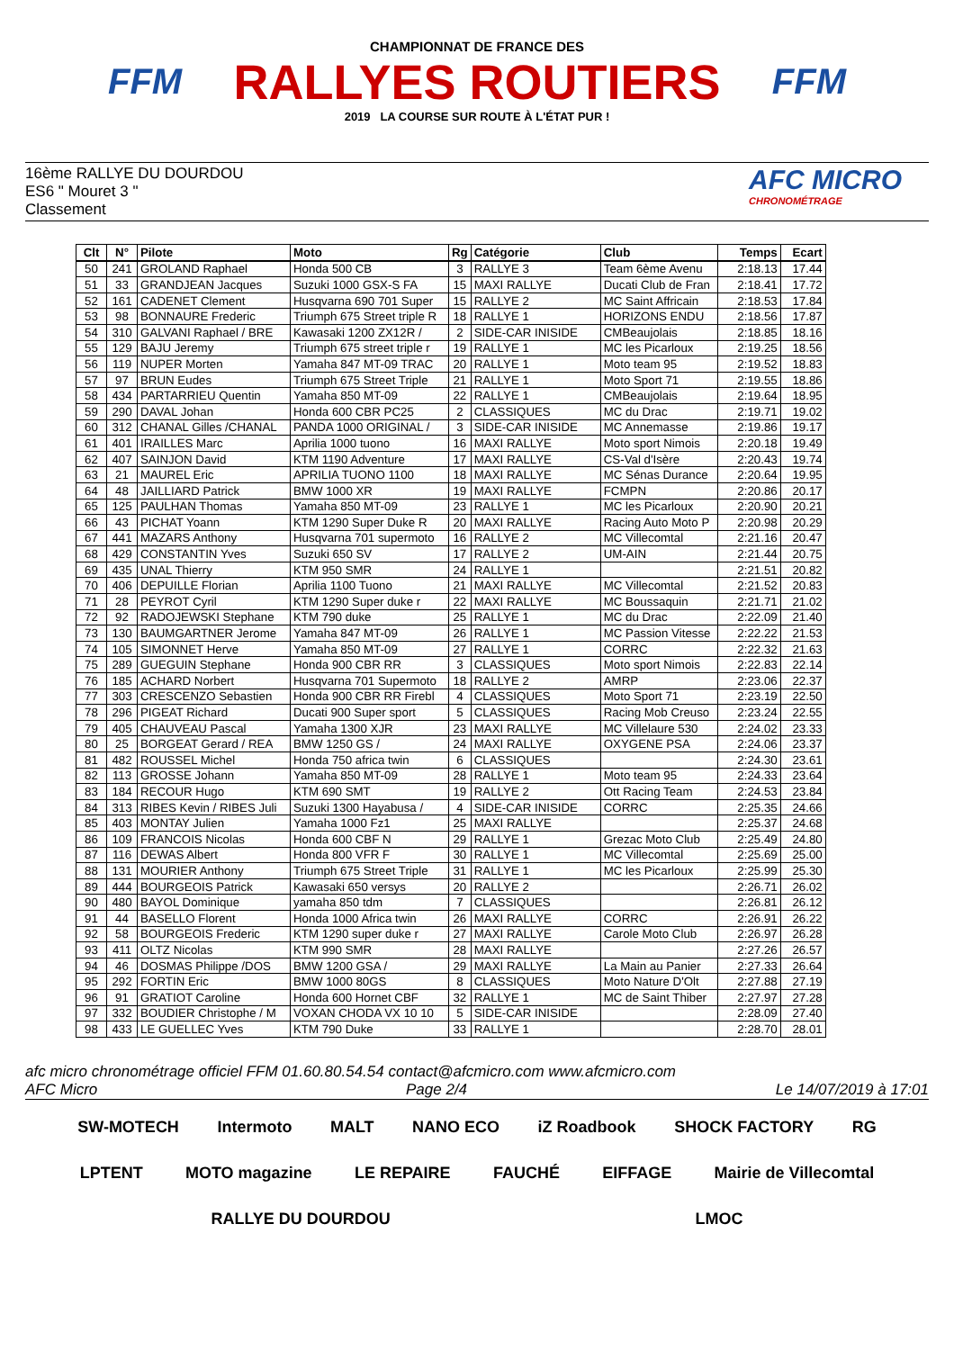FFM
CHAMPIONNAT DE FRANCE DES
RALLYES ROUTIERS
2019 LA COURSE SUR ROUTE À L'ÉTAT PUR !
FFM
16ème RALLYE DU DOURDOU
ES6 " Mouret 3 "
Classement
AFC MICRO
CHRONOMÉTRAGE
| Clt | N° | Pilote | Moto | Rg | Catégorie | Club | Temps | Ecart |
| --- | --- | --- | --- | --- | --- | --- | --- | --- |
| 50 | 241 | GROLAND Raphael | Honda 500 CB | 3 | RALLYE 3 | Team 6ème Avenu | 2:18.13 | 17.44 |
| 51 | 33 | GRANDJEAN Jacques | Suzuki 1000 GSX-S FA | 15 | MAXI RALLYE | Ducati Club de Fran | 2:18.41 | 17.72 |
| 52 | 161 | CADENET Clement | Husqvarna 690 701 Super | 15 | RALLYE 2 | MC Saint Affricain | 2:18.53 | 17.84 |
| 53 | 98 | BONNAURE Frederic | Triumph 675 Street triple R | 18 | RALLYE 1 | HORIZONS ENDU | 2:18.56 | 17.87 |
| 54 | 310 | GALVANI Raphael / BRE | Kawasaki 1200 ZX12R / | 2 | SIDE-CAR INISIDE | CMBeaujolais | 2:18.85 | 18.16 |
| 55 | 129 | BAJU Jeremy | Triumph 675 street triple r | 19 | RALLYE 1 | MC les Picarloux | 2:19.25 | 18.56 |
| 56 | 119 | NUPER Morten | Yamaha 847 MT-09 TRAC | 20 | RALLYE 1 | Moto team 95 | 2:19.52 | 18.83 |
| 57 | 97 | BRUN Eudes | Triumph 675 Street Triple | 21 | RALLYE 1 | Moto Sport 71 | 2:19.55 | 18.86 |
| 58 | 434 | PARTARRIEU Quentin | Yamaha 850 MT-09 | 22 | RALLYE 1 | CMBeaujolais | 2:19.64 | 18.95 |
| 59 | 290 | DAVAL Johan | Honda 600 CBR PC25 | 2 | CLASSIQUES | MC du Drac | 2:19.71 | 19.02 |
| 60 | 312 | CHANAL Gilles /CHANAL | PANDA 1000 ORIGINAL / | 3 | SIDE-CAR INISIDE | MC Annemasse | 2:19.86 | 19.17 |
| 61 | 401 | IRAILLES Marc | Aprilia 1000 tuono | 16 | MAXI RALLYE | Moto sport Nimois | 2:20.18 | 19.49 |
| 62 | 407 | SAINJON David | KTM 1190 Adventure | 17 | MAXI RALLYE | CS-Val d'Isère | 2:20.43 | 19.74 |
| 63 | 21 | MAUREL Eric | APRILIA TUONO 1100 | 18 | MAXI RALLYE | MC Sénas Durance | 2:20.64 | 19.95 |
| 64 | 48 | JAILLIARD Patrick | BMW 1000 XR | 19 | MAXI RALLYE | FCMPN | 2:20.86 | 20.17 |
| 65 | 125 | PAULHAN Thomas | Yamaha 850 MT-09 | 23 | RALLYE 1 | MC les Picarloux | 2:20.90 | 20.21 |
| 66 | 43 | PICHAT Yoann | KTM 1290 Super Duke R | 20 | MAXI RALLYE | Racing Auto Moto P | 2:20.98 | 20.29 |
| 67 | 441 | MAZARS Anthony | Husqvarna 701 supermoto | 16 | RALLYE 2 | MC Villecomtal | 2:21.16 | 20.47 |
| 68 | 429 | CONSTANTIN Yves | Suzuki 650 SV | 17 | RALLYE 2 | UM-AIN | 2:21.44 | 20.75 |
| 69 | 435 | UNAL Thierry | KTM 950 SMR | 24 | RALLYE 1 | | 2:21.51 | 20.82 |
| 70 | 406 | DEPUILLE Florian | Aprilia 1100 Tuono | 21 | MAXI RALLYE | MC Villecomtal | 2:21.52 | 20.83 |
| 71 | 28 | PEYROT Cyril | KTM 1290 Super duke r | 22 | MAXI RALLYE | MC Boussaquin | 2:21.71 | 21.02 |
| 72 | 92 | RADOJEWSKI Stephane | KTM 790 duke | 25 | RALLYE 1 | MC du Drac | 2:22.09 | 21.40 |
| 73 | 130 | BAUMGARTNER Jerome | Yamaha 847 MT-09 | 26 | RALLYE 1 | MC Passion Vitesse | 2:22.22 | 21.53 |
| 74 | 105 | SIMONNET Herve | Yamaha 850 MT-09 | 27 | RALLYE 1 | CORRC | 2:22.32 | 21.63 |
| 75 | 289 | GUEGUIN Stephane | Honda 900 CBR RR | 3 | CLASSIQUES | Moto sport Nimois | 2:22.83 | 22.14 |
| 76 | 185 | ACHARD Norbert | Husqvarna 701 Supermoto | 18 | RALLYE 2 | AMRP | 2:23.06 | 22.37 |
| 77 | 303 | CRESCENZO Sebastien | Honda 900 CBR RR Firebl | 4 | CLASSIQUES | Moto Sport 71 | 2:23.19 | 22.50 |
| 78 | 296 | PIGEAT Richard | Ducati 900 Super sport | 5 | CLASSIQUES | Racing Mob Creuso | 2:23.24 | 22.55 |
| 79 | 405 | CHAUVEAU Pascal | Yamaha 1300 XJR | 23 | MAXI RALLYE | MC Villelaure 530 | 2:24.02 | 23.33 |
| 80 | 25 | BORGEAT Gerard / REA | BMW 1250 GS / | 24 | MAXI RALLYE | OXYGENE PSA | 2:24.06 | 23.37 |
| 81 | 482 | ROUSSEL Michel | Honda 750 africa twin | 6 | CLASSIQUES | | 2:24.30 | 23.61 |
| 82 | 113 | GROSSE Johann | Yamaha 850 MT-09 | 28 | RALLYE 1 | Moto team 95 | 2:24.33 | 23.64 |
| 83 | 184 | RECOUR Hugo | KTM 690 SMT | 19 | RALLYE 2 | Ott Racing Team | 2:24.53 | 23.84 |
| 84 | 313 | RIBES Kevin / RIBES Juli | Suzuki 1300 Hayabusa / | 4 | SIDE-CAR INISIDE | CORRC | 2:25.35 | 24.66 |
| 85 | 403 | MONTAY Julien | Yamaha 1000 Fz1 | 25 | MAXI RALLYE | | 2:25.37 | 24.68 |
| 86 | 109 | FRANCOIS Nicolas | Honda 600 CBF N | 29 | RALLYE 1 | Grezac Moto Club | 2:25.49 | 24.80 |
| 87 | 116 | DEWAS Albert | Honda 800 VFR F | 30 | RALLYE 1 | MC Villecomtal | 2:25.69 | 25.00 |
| 88 | 131 | MOURIER Anthony | Triumph 675 Street Triple | 31 | RALLYE 1 | MC les Picarloux | 2:25.99 | 25.30 |
| 89 | 444 | BOURGEOIS Patrick | Kawasaki 650 versys | 20 | RALLYE 2 | | 2:26.71 | 26.02 |
| 90 | 480 | BAYOL Dominique | yamaha 850 tdm | 7 | CLASSIQUES | | 2:26.81 | 26.12 |
| 91 | 44 | BASELLO Florent | Honda 1000 Africa twin | 26 | MAXI RALLYE | CORRC | 2:26.91 | 26.22 |
| 92 | 58 | BOURGEOIS Frederic | KTM 1290 super duke r | 27 | MAXI RALLYE | Carole Moto Club | 2:26.97 | 26.28 |
| 93 | 411 | OLTZ Nicolas | KTM 990 SMR | 28 | MAXI RALLYE | | 2:27.26 | 26.57 |
| 94 | 46 | DOSMAS Philippe /DOS | BMW 1200 GSA / | 29 | MAXI RALLYE | La Main au Panier | 2:27.33 | 26.64 |
| 95 | 292 | FORTIN Eric | BMW 1000 80GS | 8 | CLASSIQUES | Moto Nature D'Olt | 2:27.88 | 27.19 |
| 96 | 91 | GRATIOT Caroline | Honda 600 Hornet CBF | 32 | RALLYE 1 | MC de Saint Thiber | 2:27.97 | 27.28 |
| 97 | 332 | BOUDIER Christophe / M | VOXAN CHODA VX 10 10 | 5 | SIDE-CAR INISIDE | | 2:28.09 | 27.40 |
| 98 | 433 | LE GUELLEC Yves | KTM 790 Duke | 33 | RALLYE 1 | | 2:28.70 | 28.01 |
afc micro chronométrage officiel FFM 01.60.80.54.54 contact@afcmicro.com www.afcmicro.com
AFC Micro Page 2/4 Le 14/07/2019 à 17:01
SW-MOTECH Intermoto MALT NANO ECO iZ Roadbook SHOCK FACTORY RG LPTENT MOTO magazine LE REPAIRE FAUCHÉ EIFFAGE Mairie de Villecomtal RALLYE DU DOURDOU LMOC